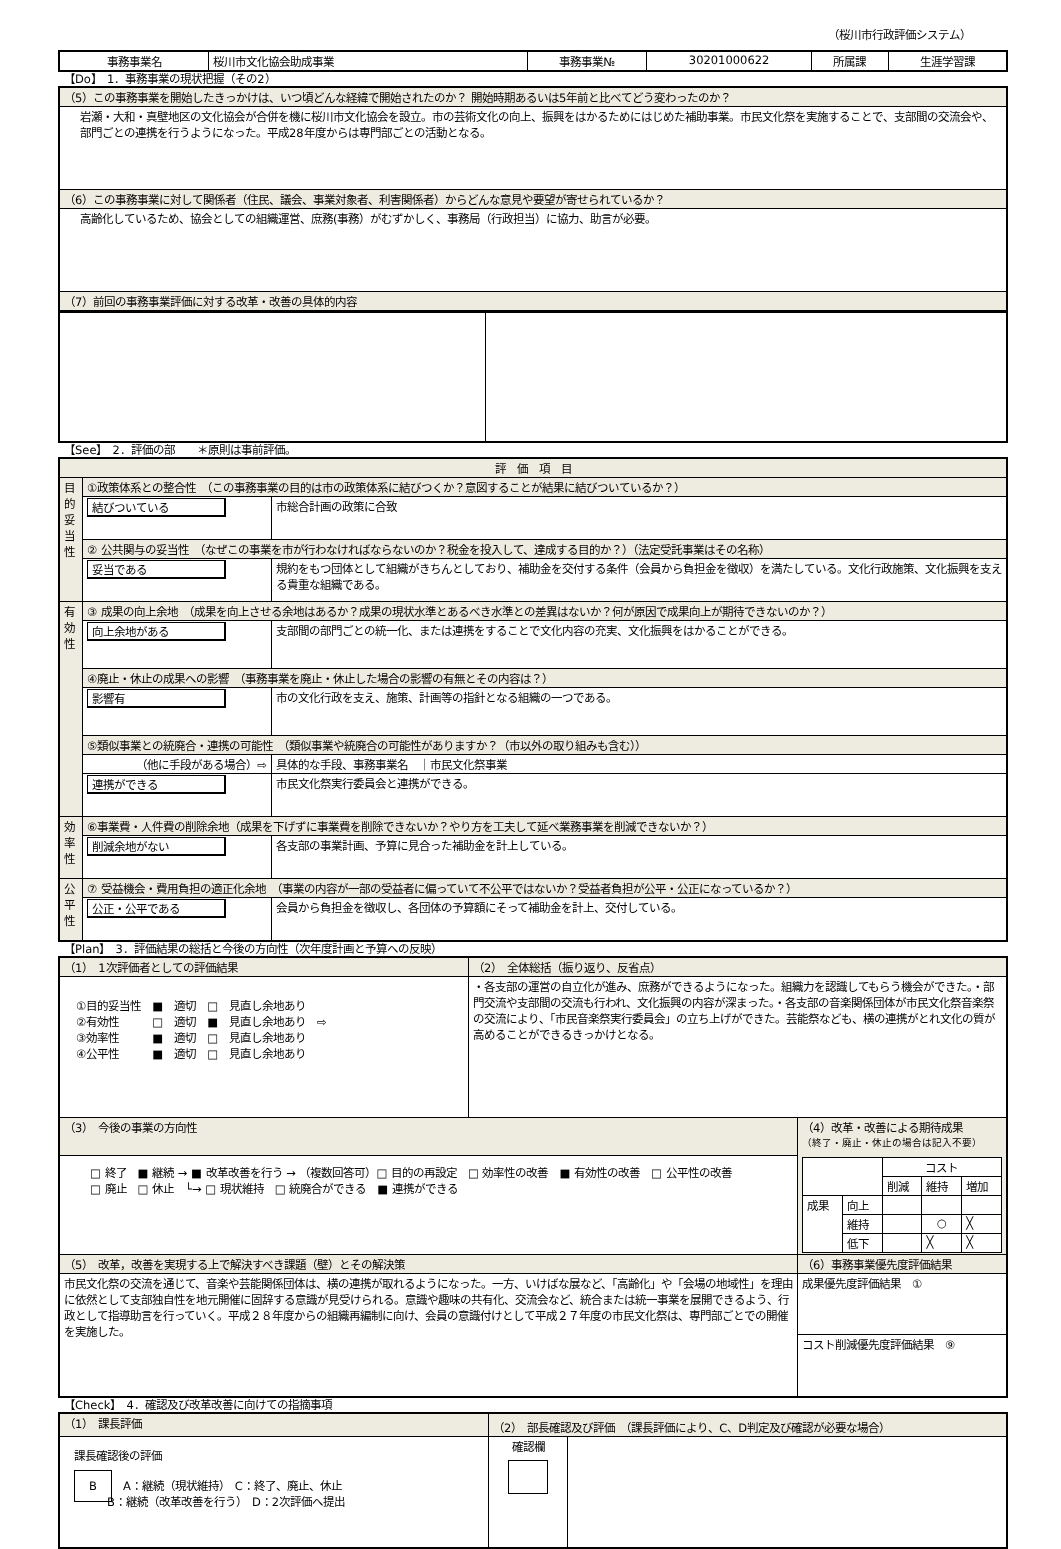（桜川市行政評価システム）
| 事務事業名 | 桜川市文化協会助成事業 | 事務事業№ | 30201000622 | 所属課 | 生涯学習課 |
【Do】　1．事務事業の現状把握（その2）
| （5）この事務事業を開始したきっかけは、いつ頃どんな経緯で開始されたのか？ 開始時期あるいは5年前と比べてどう変わったのか？ |
| 岩瀬・大和・真壁地区の文化協会が合併を機に桜川市文化協会を設立。市の芸術文化の向上、振興をはかるためにはじめた補助事業。市民文化祭を実施することで、支部間の交流会や、部門ごとの連携を行うようになった。平成28年度からは専門部ごとの活動となる。 |
| （6）この事務事業に対して関係者（住民、議会、事業対象者、利害関係者）からどんな意見や要望が寄せられているか？ |
| 高齢化しているため、協会としての組織運営、庶務(事務）がむずかしく、事務局（行政担当）に協力、助言が必要。 |
| （7）前回の事務事業評価に対する改革・改善の具体的内容 |
【See】　2．評価の部　　＊原則は事前評価。
| 評 価 項 目 | | |
| --- | --- | --- |
| 目的妥当性 | ①政策体系との整合性 （この事務事業の目的は市の政策体系に結びつくか？意図することが結果に結びついているか？） | |
| | 結びついている | 市総合計画の政策に合致 |
| | ② 公共関与の妥当性 （なぜこの事業を市が行わなければならないのか？税金を投入して、達成する目的か？）（法定受託事業はその名称） | |
| | 妥当である | 規約をもつ団体として組織がきちんとしており、補助金を交付する条件（会員から負担金を徴収）を満たしている。文化行政施策、文化振興を支える貴重な組織である。 |
| 有効性 | ③ 成果の向上余地 （成果を向上させる余地はあるか？成果の現状水準とあるべき水準との差異はないか？何が原因で成果向上が期待できないのか？） | |
| | 向上余地がある | 支部間の部門ごとの統一化、または連携をすることで文化内容の充実、文化振興をはかることができる。 |
| | ④廃止・休止の成果への影響 （事務事業を廃止・休止した場合の影響の有無とその内容は？） | |
| | 影響有 | 市の文化行政を支え、施策、計画等の指針となる組織の一つである。 |
| | ⑤類似事業との統廃合・連携の可能性 （類似事業や統廃合の可能性がありますか？（市以外の取り組みも含む）） | |
| | （他に手段がある場合）⇨ | 具体的な手段、事務事業名 ｜市民文化祭事業 |
| | 連携ができる | 市民文化祭実行委員会と連携ができる。 |
| 効率性 | ⑥事業費・人件費の削除余地（成果を下げずに事業費を削除できないか？やり方を工夫して延べ業務事業を削減できないか？） | |
| | 削減余地がない | 各支部の事業計画、予算に見合った補助金を計上している。 |
| 公平性 | ⑦ 受益機会・費用負担の適正化余地 （事業の内容が一部の受益者に偏っていて不公平ではないか？受益者負担が公平・公正になっているか？） | |
| | 公正・公平である | 会員から負担金を徴収し、各団体の予算額にそって補助金を計上、交付している。 |
【Plan】　3．評価結果の総括と今後の方向性（次年度計画と予算への反映）
| （1） 1次評価者としての評価結果 | （2） 全体総括（振り返り、反省点） | |
| ①目的妥当性 ■ 適切 □ 見直し余地あり ②有効性 □ 適切 ■ 見直し余地あり ⇨ ③効率性 ■ 適切 □ 見直し余地あり ④公平性 ■ 適切 □ 見直し余地あり | ・各支部の運営の自立化が進み、庶務ができるようになった。組織力を認識してもらう機会ができた。・部門交流や支部間の交流も行われ、文化振興の内容が深まった。・各支部の音楽関係団体が市民文化祭音楽祭の交流により、「市民音楽祭実行委員会」の立ち上げができた。芸能祭なども、横の連携がとれ文化の質が高めることができるきっかけとなる。 | |
| （3） 今後の事業の方向性 | | （4）改革・改善による期待成果 （終了・廃止・休止の場合は記入不要） / / / コスト / / / / / / 削減 / 維持 / 増加 / / 成果 / 向上 / / / / / / 維持 / / ○ / ╳ / / / 低下 / / ╳ / ╳ / |
| □ 終了 ■ 継続 → ■ 改革改善を行う → （複数回答可）□ 目的の再設定 □ 効率性の改善 ■ 有効性の改善 □ 公平性の改善 □ 廃止 □ 休止 └→ □ 現状維持 □ 統廃合ができる ■ 連携ができる | | |
| （5） 改革，改善を実現する上で解決すべき課題（壁）とその解決策 | | （6）事務事業優先度評価結果 |
| 市民文化祭の交流を通じて、音楽や芸能関係団体は、横の連携が取れるようになった。一方、いけばな展など、「高齢化」や「会場の地域性」を理由に依然として支部独自性を地元開催に固辞する意識が見受けられる。意識や趣味の共有化、交流会など、統合または統一事業を展開できるよう、行政として指導助言を行っていく。平成２８年度からの組織再編制に向け、会員の意識付けとして平成２７年度の市民文化祭は、専門部ごとでの開催を実施した。 | | 成果優先度評価結果 ① |
| | | コスト削減優先度評価結果 ⑨ |
【Check】　4．確認及び改革改善に向けての指摘事項
| （1） 課長評価 | （2） 部長確認及び評価 （課長評価により、C、D判定及び確認が必要な場合） | |
| 課長確認後の評価 B A：継続（現状維持） C：終了、廃止、休止 B：継続（改革改善を行う） D：2次評価へ提出 | 確認欄 | |